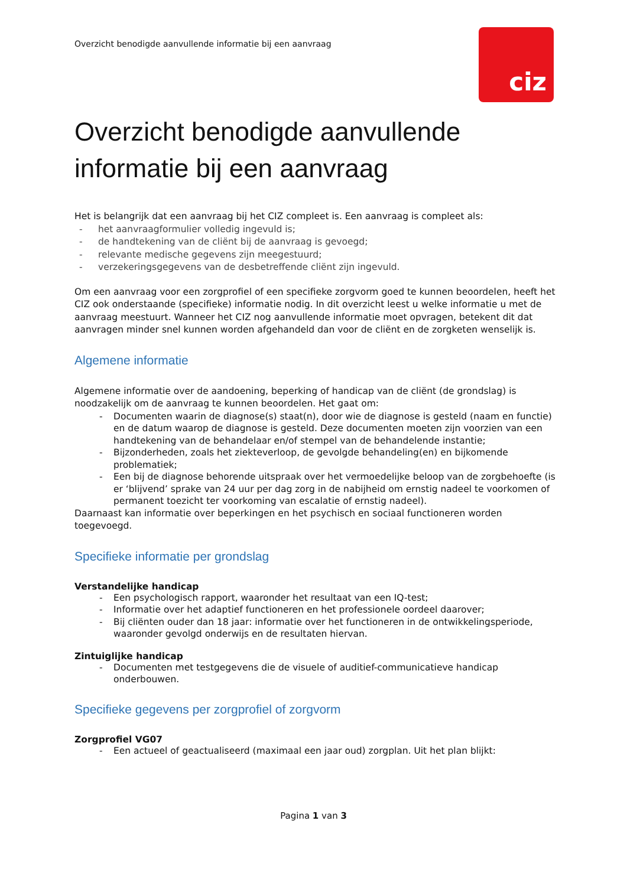ciz
Overzicht benodigde aanvullende informatie bij een aanvraag
Overzicht benodigde aanvullende informatie bij een aanvraag
Het is belangrijk dat een aanvraag bij het CIZ compleet is. Een aanvraag is compleet als:
- het aanvraagformulier volledig ingevuld is;
- de handtekening van de cliënt bij de aanvraag is gevoegd;
- relevante medische gegevens zijn meegestuurd;
- verzekeringsgegevens van de desbetreffende cliënt zijn ingevuld.
Om een aanvraag voor een zorgprofiel of een specifieke zorgvorm goed te kunnen beoordelen, heeft het CIZ ook onderstaande (specifieke) informatie nodig. In dit overzicht leest u welke informatie u met de aanvraag meestuurt. Wanneer het CIZ nog aanvullende informatie moet opvragen, betekent dit dat aanvragen minder snel kunnen worden afgehandeld dan voor de cliënt en de zorgketen wenselijk is.
Algemene informatie
Algemene informatie over de aandoening, beperking of handicap van de cliënt (de grondslag) is noodzakelijk om de aanvraag te kunnen beoordelen. Het gaat om:
- Documenten waarin de diagnose(s) staat(n), door wie de diagnose is gesteld (naam en functie) en de datum waarop de diagnose is gesteld. Deze documenten moeten zijn voorzien van een handtekening van de behandelaar en/of stempel van de behandelende instantie;
- Bijzonderheden, zoals het ziekteverloop, de gevolgde behandeling(en) en bijkomende problematiek;
- Een bij de diagnose behorende uitspraak over het vermoedelijke beloop van de zorgbehoefte (is er ‘blijvend’ sprake van 24 uur per dag zorg in de nabijheid om ernstig nadeel te voorkomen of permanent toezicht ter voorkoming van escalatie of ernstig nadeel).
Daarnaast kan informatie over beperkingen en het psychisch en sociaal functioneren worden toegevoegd.
Specifieke informatie per grondslag
Verstandelijke handicap
- Een psychologisch rapport, waaronder het resultaat van een IQ-test;
- Informatie over het adaptief functioneren en het professionele oordeel daarover;
- Bij cliënten ouder dan 18 jaar: informatie over het functioneren in de ontwikkelingsperiode, waaronder gevolgd onderwijs en de resultaten hiervan.
Zintuiglijke handicap
- Documenten met testgegevens die de visuele of auditief-communicatieve handicap onderbouwen.
Specifieke gegevens per zorgprofiel of zorgvorm
Zorgprofiel VG07
- Een actueel of geactualiseerd (maximaal een jaar oud) zorgplan. Uit het plan blijkt:
Pagina 1 van 3